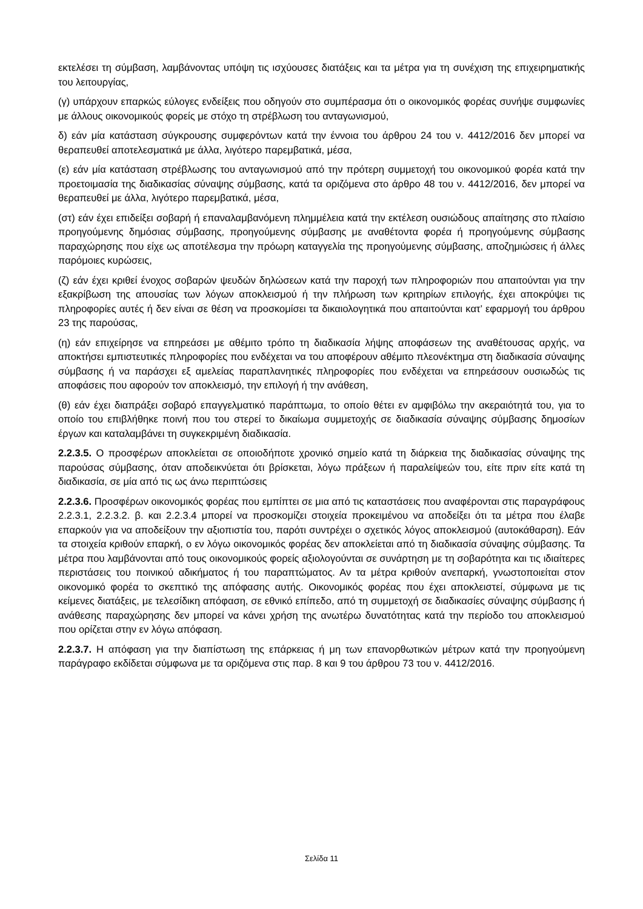εκτελέσει τη σύμβαση, λαμβάνοντας υπόψη τις ισχύουσες διατάξεις και τα μέτρα για τη συνέχιση της επιχειρηματικής του λειτουργίας,
(γ) υπάρχουν επαρκώς εύλογες ενδείξεις που οδηγούν στο συμπέρασμα ότι ο οικονομικός φορέας συνήψε συμφωνίες με άλλους οικονομικούς φορείς με στόχο τη στρέβλωση του ανταγωνισμού,
δ) εάν μία κατάσταση σύγκρουσης συμφερόντων κατά την έννοια του άρθρου 24 του ν. 4412/2016 δεν μπορεί να θεραπευθεί αποτελεσματικά με άλλα, λιγότερο παρεμβατικά, μέσα,
(ε) εάν μία κατάσταση στρέβλωσης του ανταγωνισμού από την πρότερη συμμετοχή του οικονομικού φορέα κατά την προετοιμασία της διαδικασίας σύναψης σύμβασης, κατά τα οριζόμενα στο άρθρο 48 του ν. 4412/2016, δεν μπορεί να θεραπευθεί με άλλα, λιγότερο παρεμβατικά, μέσα,
(στ) εάν έχει επιδείξει σοβαρή ή επαναλαμβανόμενη πλημμέλεια κατά την εκτέλεση ουσιώδους απαίτησης στο πλαίσιο προηγούμενης δημόσιας σύμβασης, προηγούμενης σύμβασης με αναθέτοντα φορέα ή προηγούμενης σύμβασης παραχώρησης που είχε ως αποτέλεσμα την πρόωρη καταγγελία της προηγούμενης σύμβασης, αποζημιώσεις ή άλλες παρόμοιες κυρώσεις,
(ζ) εάν έχει κριθεί ένοχος σοβαρών ψευδών δηλώσεων κατά την παροχή των πληροφοριών που απαιτούνται για την εξακρίβωση της απουσίας των λόγων αποκλεισμού ή την πλήρωση των κριτηρίων επιλογής, έχει αποκρύψει τις πληροφορίες αυτές ή δεν είναι σε θέση να προσκομίσει τα δικαιολογητικά που απαιτούνται κατ’ εφαρμογή του άρθρου 23 της παρούσας,
(η) εάν επιχείρησε να επηρεάσει με αθέμιτο τρόπο τη διαδικασία λήψης αποφάσεων της αναθέτουσας αρχής, να αποκτήσει εμπιστευτικές πληροφορίες που ενδέχεται να του αποφέρουν αθέμιτο πλεονέκτημα στη διαδικασία σύναψης σύμβασης ή να παράσχει εξ αμελείας παραπλανητικές πληροφορίες που ενδέχεται να επηρεάσουν ουσιωδώς τις αποφάσεις που αφορούν τον αποκλεισμό, την επιλογή ή την ανάθεση,
(θ) εάν έχει διαπράξει σοβαρό επαγγελματικό παράπτωμα, το οποίο θέτει εν αμφιβόλω την ακεραιότητά του, για το οποίο του επιβλήθηκε ποινή που του στερεί το δικαίωμα συμμετοχής σε διαδικασία σύναψης σύμβασης δημοσίων έργων και καταλαμβάνει τη συγκεκριμένη διαδικασία.
2.2.3.5. Ο προσφέρων αποκλείεται σε οποιοδήποτε χρονικό σημείο κατά τη διάρκεια της διαδικασίας σύναψης της παρούσας σύμβασης, όταν αποδεικνύεται ότι βρίσκεται, λόγω πράξεων ή παραλείψεών του, είτε πριν είτε κατά τη διαδικασία, σε μία από τις ως άνω περιπτώσεις
2.2.3.6. Προσφέρων οικονομικός φορέας που εμπίπτει σε μια από τις καταστάσεις που αναφέρονται στις παραγράφους 2.2.3.1, 2.2.3.2. β. και 2.2.3.4 μπορεί να προσκομίζει στοιχεία προκειμένου να αποδείξει ότι τα μέτρα που έλαβε επαρκούν για να αποδείξουν την αξιοπιστία του, παρότι συντρέχει ο σχετικός λόγος αποκλεισμού (αυτοκάθαρση). Εάν τα στοιχεία κριθούν επαρκή, ο εν λόγω οικονομικός φορέας δεν αποκλείεται από τη διαδικασία σύναψης σύμβασης. Τα μέτρα που λαμβάνονται από τους οικονομικούς φορείς αξιολογούνται σε συνάρτηση με τη σοβαρότητα και τις ιδιαίτερες περιστάσεις του ποινικού αδικήματος ή του παραπτώματος. Αν τα μέτρα κριθούν ανεπαρκή, γνωστοποιείται στον οικονομικό φορέα το σκεπτικό της απόφασης αυτής. Οικονομικός φορέας που έχει αποκλειστεί, σύμφωνα με τις κείμενες διατάξεις, με τελεσίδικη απόφαση, σε εθνικό επίπεδο, από τη συμμετοχή σε διαδικασίες σύναψης σύμβασης ή ανάθεσης παραχώρησης δεν μπορεί να κάνει χρήση της ανωτέρω δυνατότητας κατά την περίοδο του αποκλεισμού που ορίζεται στην εν λόγω απόφαση.
2.2.3.7. Η απόφαση για την διαπίστωση της επάρκειας ή μη των επανορθωτικών μέτρων κατά την προηγούμενη παράγραφο εκδίδεται σύμφωνα με τα οριζόμενα στις παρ. 8 και 9 του άρθρου 73 του ν. 4412/2016.
Σελίδα 11